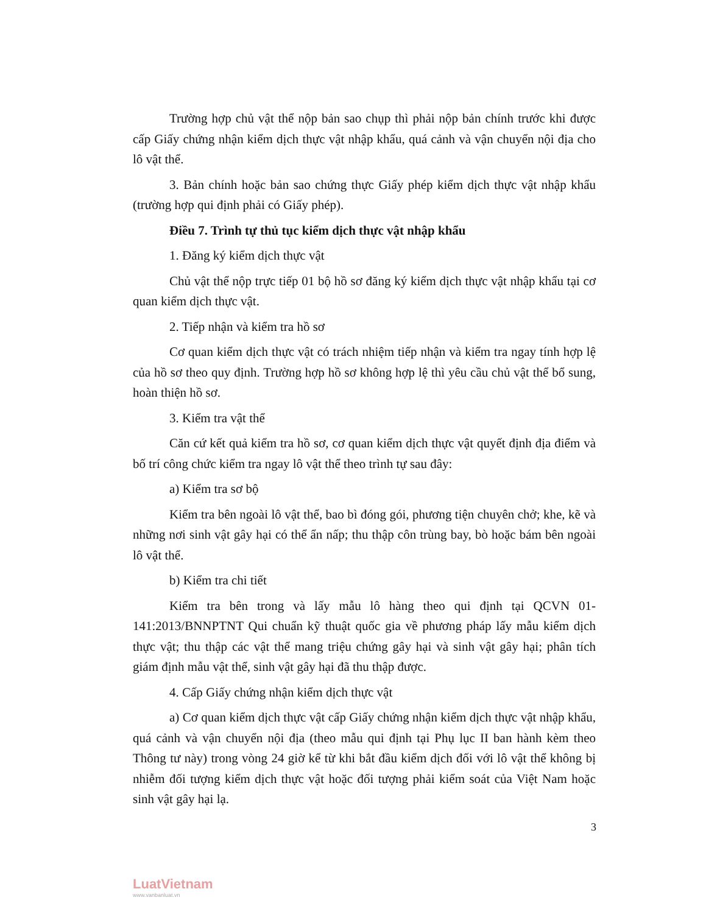Trường hợp chủ vật thể nộp bản sao chụp thì phải nộp bản chính trước khi được cấp Giấy chứng nhận kiểm dịch thực vật nhập khẩu, quá cảnh và vận chuyển nội địa cho lô vật thể.
3. Bản chính hoặc bản sao chứng thực Giấy phép kiểm dịch thực vật nhập khẩu (trường hợp qui định phải có Giấy phép).
Điều 7. Trình tự thủ tục kiểm dịch thực vật nhập khẩu
1. Đăng ký kiểm dịch thực vật
Chủ vật thể nộp trực tiếp 01 bộ hồ sơ đăng ký kiểm dịch thực vật nhập khẩu tại cơ quan kiểm dịch thực vật.
2. Tiếp nhận và kiểm tra hồ sơ
Cơ quan kiểm dịch thực vật có trách nhiệm tiếp nhận và kiểm tra ngay tính hợp lệ của hồ sơ theo quy định. Trường hợp hồ sơ không hợp lệ thì yêu cầu chủ vật thể bổ sung, hoàn thiện hồ sơ.
3. Kiểm tra vật thể
Căn cứ kết quả kiểm tra hồ sơ, cơ quan kiểm dịch thực vật quyết định địa điểm và bố trí công chức kiểm tra ngay lô vật thể theo trình tự sau đây:
a) Kiểm tra sơ bộ
Kiểm tra bên ngoài lô vật thể, bao bì đóng gói, phương tiện chuyên chở; khe, kẽ và những nơi sinh vật gây hại có thể ẩn nấp; thu thập côn trùng bay, bò hoặc bám bên ngoài lô vật thể.
b) Kiểm tra chi tiết
Kiểm tra bên trong và lấy mẫu lô hàng theo qui định tại QCVN 01-141:2013/BNNPTNT Qui chuẩn kỹ thuật quốc gia về phương pháp lấy mẫu kiểm dịch thực vật; thu thập các vật thể mang triệu chứng gây hại và sinh vật gây hại; phân tích giám định mẫu vật thể, sinh vật gây hại đã thu thập được.
4. Cấp Giấy chứng nhận kiểm dịch thực vật
a) Cơ quan kiểm dịch thực vật cấp Giấy chứng nhận kiểm dịch thực vật nhập khẩu, quá cảnh và vận chuyển nội địa (theo mẫu qui định tại Phụ lục II ban hành kèm theo Thông tư này) trong vòng 24 giờ kể từ khi bắt đầu kiểm dịch đối với lô vật thể không bị nhiễm đối tượng kiểm dịch thực vật hoặc đối tượng phải kiểm soát của Việt Nam hoặc sinh vật gây hại lạ.
3
LuatVietnam
www.vanbanluat.vn